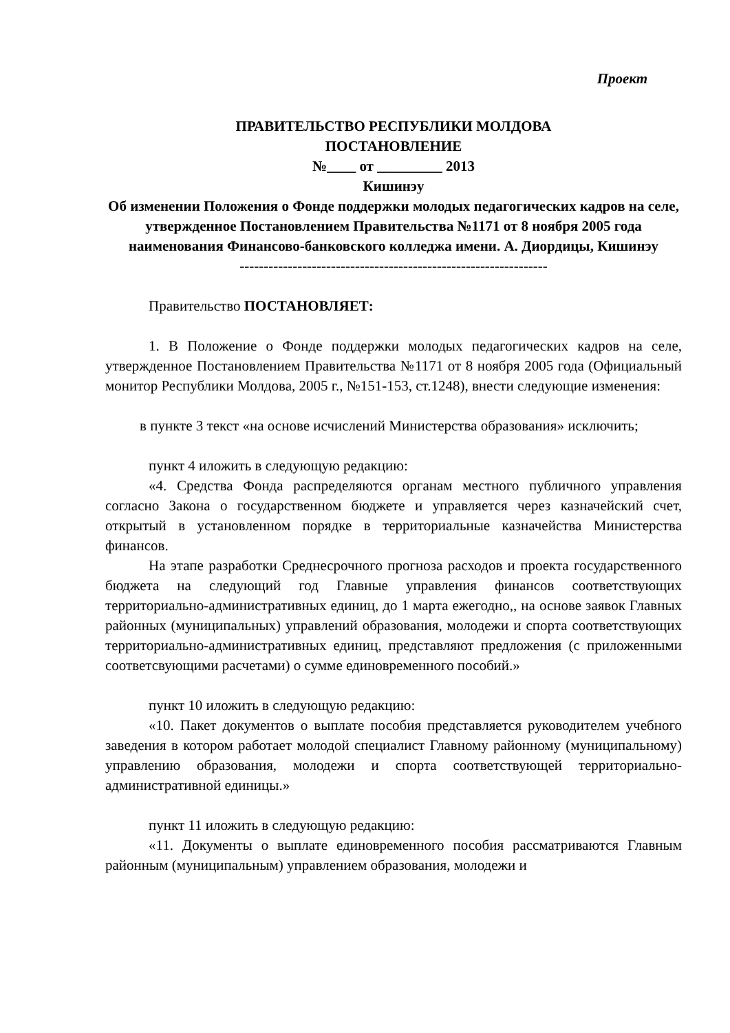Проект
ПРАВИТЕЛЬСТВО РЕСПУБЛИКИ МОЛДОВА
ПОСТАНОВЛЕНИЕ
№____ от _________ 2013
Кишинэу
Об изменении Положения о Фонде поддержки молодых педагогических кадров на селе, утвержденное Постановлением Правительства №1171 от 8 ноября 2005 года наименования Финансово-банковского колледжа имени. А. Диордицы, Кишинэу
----------------------------------------------------------------
Правительство ПОСТАНОВЛЯЕТ:
1. В Положение о Фонде поддержки молодых педагогических кадров на селе, утвержденное Постановлением Правительства №1171 от 8 ноября 2005 года (Официальный монитор Республики Молдова, 2005 г., №151-153, ст.1248), внести следующие изменения:
в пункте 3 текст «на основе исчислений Министерства образования» исключить;
пункт 4 иложить в следующую редакцию:
«4. Средства Фонда распределяются органам местного публичного управления согласно Закона о государственном бюджете и управляется через казначейский счет, открытый в установленном порядке в территориальные казначейства Министерства финансов.
На этапе разработки Среднесрочного прогноза расходов и проекта государственного бюджета на следующий год Главные управления финансов соответствующих территориально-административных единиц, до 1 марта ежегодно,, на основе заявок Главных районных (муниципальных) управлений образования, молодежи и спорта соответствующих территориально-административных единиц, представляют предложения (с приложенными соответсвующими расчетами) о сумме единовременного пособий.»
пункт 10 иложить в следующую редакцию:
«10. Пакет документов о выплате пособия представляется руководителем учебного заведения в котором работает молодой специалист Главному районному (муниципальному) управлению образования, молодежи и спорта соответствующей территориально-административной единицы.»
пункт 11 иложить в следующую редакцию:
«11. Документы о выплате единовременного пособия рассматриваются Главным районным (муниципальным) управлением образования, молодежи и